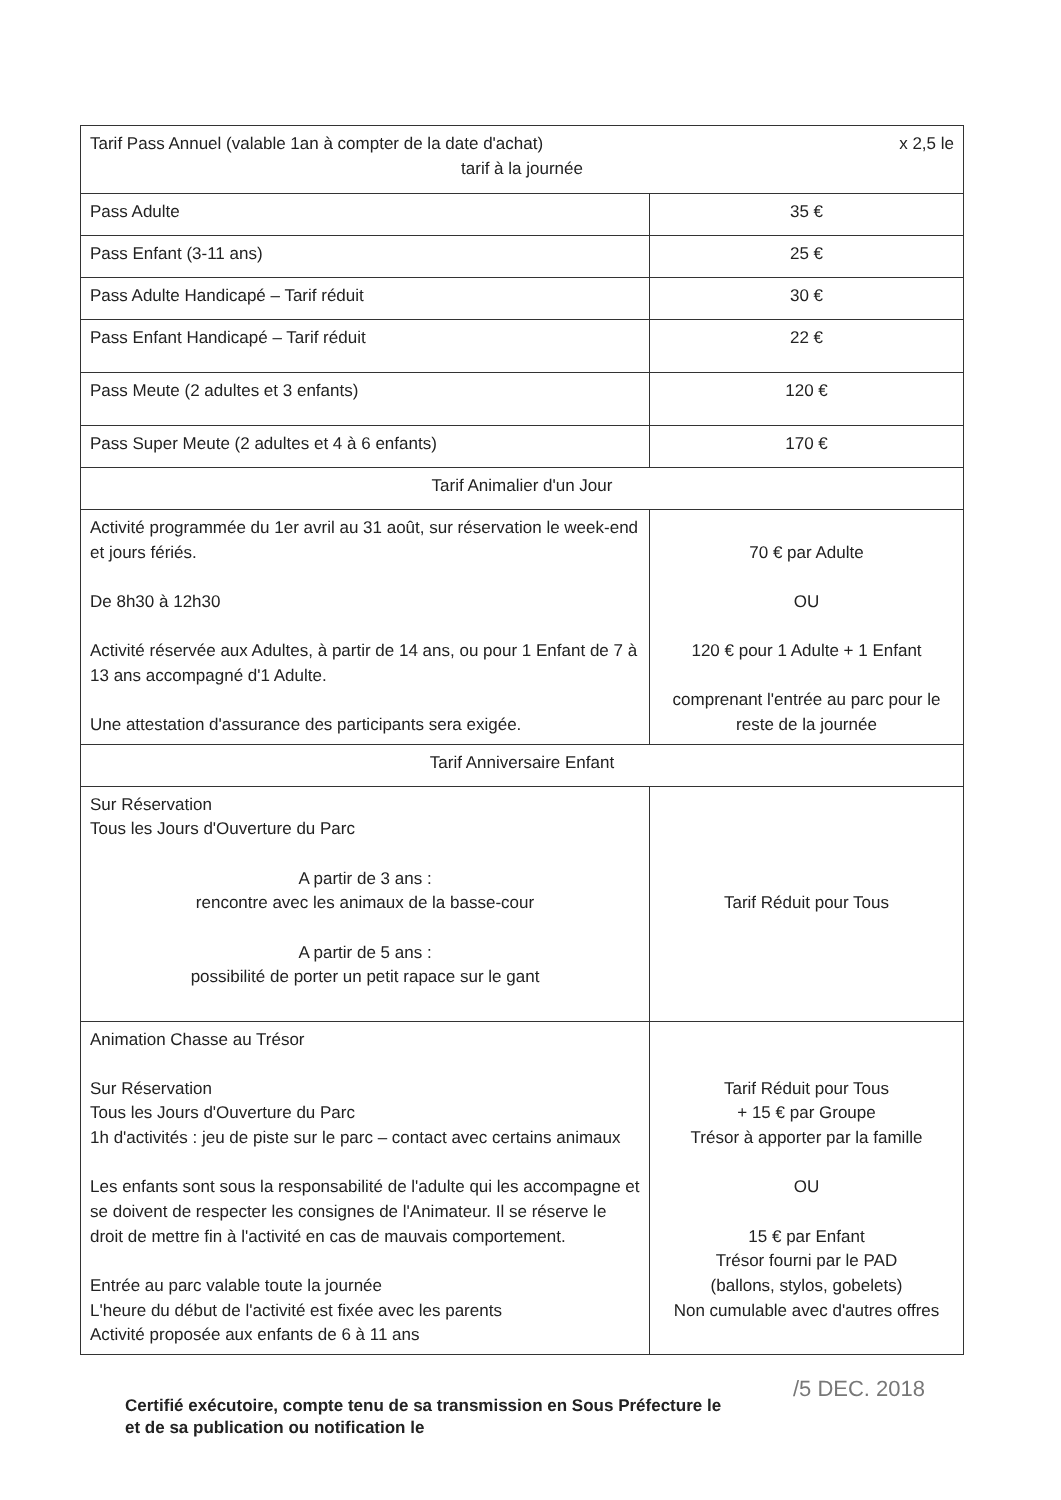| Tarif Pass Annuel (valable 1an à compter de la date d'achat) x 2,5 le tarif à la journée | |
| Pass Adulte | 35 € |
| Pass Enfant (3-11 ans) | 25 € |
| Pass Adulte Handicapé – Tarif réduit | 30 € |
| Pass Enfant Handicapé – Tarif réduit | 22 € |
| Pass Meute (2 adultes et 3 enfants) | 120 € |
| Pass Super Meute (2 adultes et 4 à 6 enfants) | 170 € |
| Tarif Animalier d'un Jour | |
| Activité programmée du 1er avril au 31 août, sur réservation le week-end et jours fériés. De 8h30 à 12h30 Activité réservée aux Adultes, à partir de 14 ans, ou pour 1 Enfant de 7 à 13 ans accompagné d'1 Adulte. Une attestation d'assurance des participants sera exigée. | 70 € par Adulte OU 120 € pour 1 Adulte + 1 Enfant comprenant l'entrée au parc pour le reste de la journée |
| Tarif Anniversaire Enfant | |
| Sur Réservation Tous les Jours d'Ouverture du Parc A partir de 3 ans : rencontre avec les animaux de la basse-cour A partir de 5 ans : possibilité de porter un petit rapace sur le gant | Tarif Réduit pour Tous |
| Animation Chasse au Trésor Sur Réservation Tous les Jours d'Ouverture du Parc 1h d'activités : jeu de piste sur le parc – contact avec certains animaux Les enfants sont sous la responsabilité de l'adulte qui les accompagne et se doivent de respecter les consignes de l'Animateur. Il se réserve le droit de mettre fin à l'activité en cas de mauvais comportement. Entrée au parc valable toute la journée L'heure du début de l'activité est fixée avec les parents Activité proposée aux enfants de 6 à 11 ans | Tarif Réduit pour Tous + 15 € par Groupe Trésor à apporter par la famille OU 15 € par Enfant Trésor fourni par le PAD (ballons, stylos, gobelets) Non cumulable avec d'autres offres |
/5 DEC. 2018 Certifié exécutoire, compte tenu de sa transmission en Sous Préfecture le
et de sa publication ou notification le